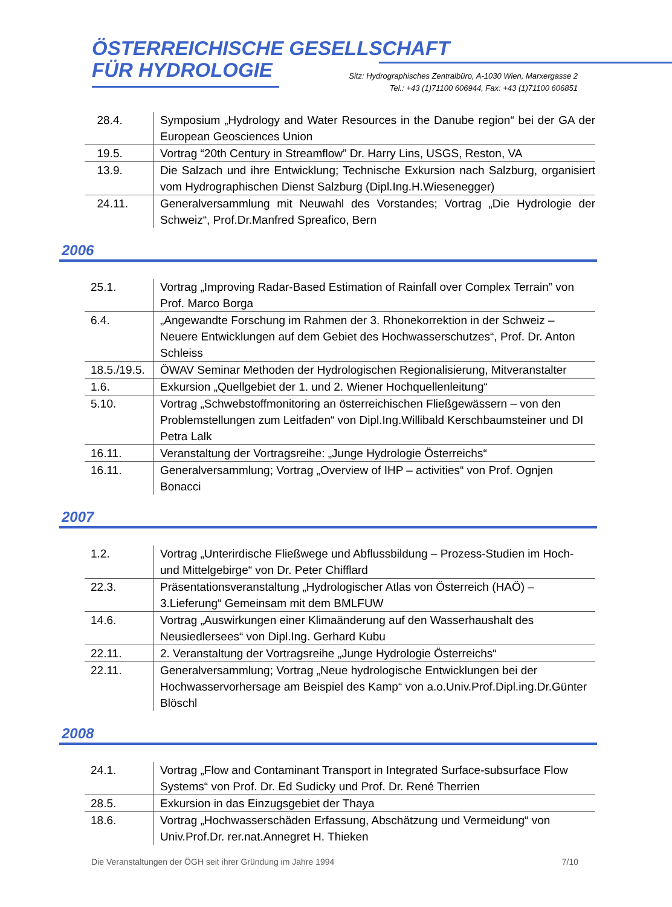ÖSTERREICHISCHE GESELLSCHAFT
FÜR HYDROLOGIE
Sitz: Hydrographisches Zentralbüro, A-1030 Wien, Marxergasse 2
Tel.: +43 (1)71100 606944, Fax: +43 (1)71100 606851
| 28.4. | Symposium „Hydrology and Water Resources in the Danube region“ bei der GA der European Geosciences Union |
| 19.5. | Vortrag “20th Century in Streamflow” Dr. Harry Lins, USGS, Reston, VA |
| 13.9. | Die Salzach und ihre Entwicklung; Technische Exkursion nach Salzburg, organisiert vom Hydrographischen Dienst Salzburg (Dipl.Ing.H.Wiesenegger) |
| 24.11. | Generalversammlung mit Neuwahl des Vorstandes; Vortrag „Die Hydrologie der Schweiz“, Prof.Dr.Manfred Spreafico, Bern |
2006
| 25.1. | Vortrag „Improving Radar-Based Estimation of Rainfall over Complex Terrain” von Prof. Marco Borga |
| 6.4. | „Angewandte Forschung im Rahmen der 3. Rhonekorrektion in der Schweiz – Neuere Entwicklungen auf dem Gebiet des Hochwasserschutzes“, Prof. Dr. Anton Schleiss |
| 18.5./19.5. | ÖWAV Seminar Methoden der Hydrologischen Regionalisierung, Mitveranstalter |
| 1.6. | Exkursion „Quellgebiet der 1. und 2. Wiener Hochquellenleitung“ |
| 5.10. | Vortrag „Schwebstoffmonitoring an österreichischen Fließgewässern – von den Problemstellungen zum Leitfaden“ von Dipl.Ing.Willibald Kerschbaumsteiner und DI Petra Lalk |
| 16.11. | Veranstaltung der Vortragsreihe: „Junge Hydrologie Österreichs“ |
| 16.11. | Generalversammlung; Vortrag „Overview of IHP – activities“ von Prof. Ognjen Bonacci |
2007
| 1.2. | Vortrag „Unterirdische Fließwege und Abflussbildung – Prozess-Studien im Hoch- und Mittelgebirge“ von Dr. Peter Chifflard |
| 22.3. | Präsentationsveranstaltung „Hydrologischer Atlas von Österreich (HAÖ) – 3.Lieferung“ Gemeinsam mit dem BMLFUW |
| 14.6. | Vortrag „Auswirkungen einer Klimaänderung auf den Wasserhaushalt des Neusiedlersees“ von Dipl.Ing. Gerhard Kubu |
| 22.11. | 2. Veranstaltung der Vortragsreihe „Junge Hydrologie Österreichs“ |
| 22.11. | Generalversammlung; Vortrag „Neue hydrologische Entwicklungen bei der Hochwasservorhersage am Beispiel des Kamp“ von a.o.Univ.Prof.Dipl.ing.Dr.Günter Blöschl |
2008
| 24.1. | Vortrag „Flow and Contaminant Transport in Integrated Surface-subsurface Flow Systems“ von Prof. Dr. Ed Sudicky und Prof. Dr. René Therrien |
| 28.5. | Exkursion in das Einzugsgebiet der Thaya |
| 18.6. | Vortrag „Hochwasserschäden Erfassung, Abschätzung und Vermeidung“ von Univ.Prof.Dr. rer.nat.Annegret H. Thieken |
Die Veranstaltungen der ÖGH seit ihrer Gründung im Jahre 1994 7/10